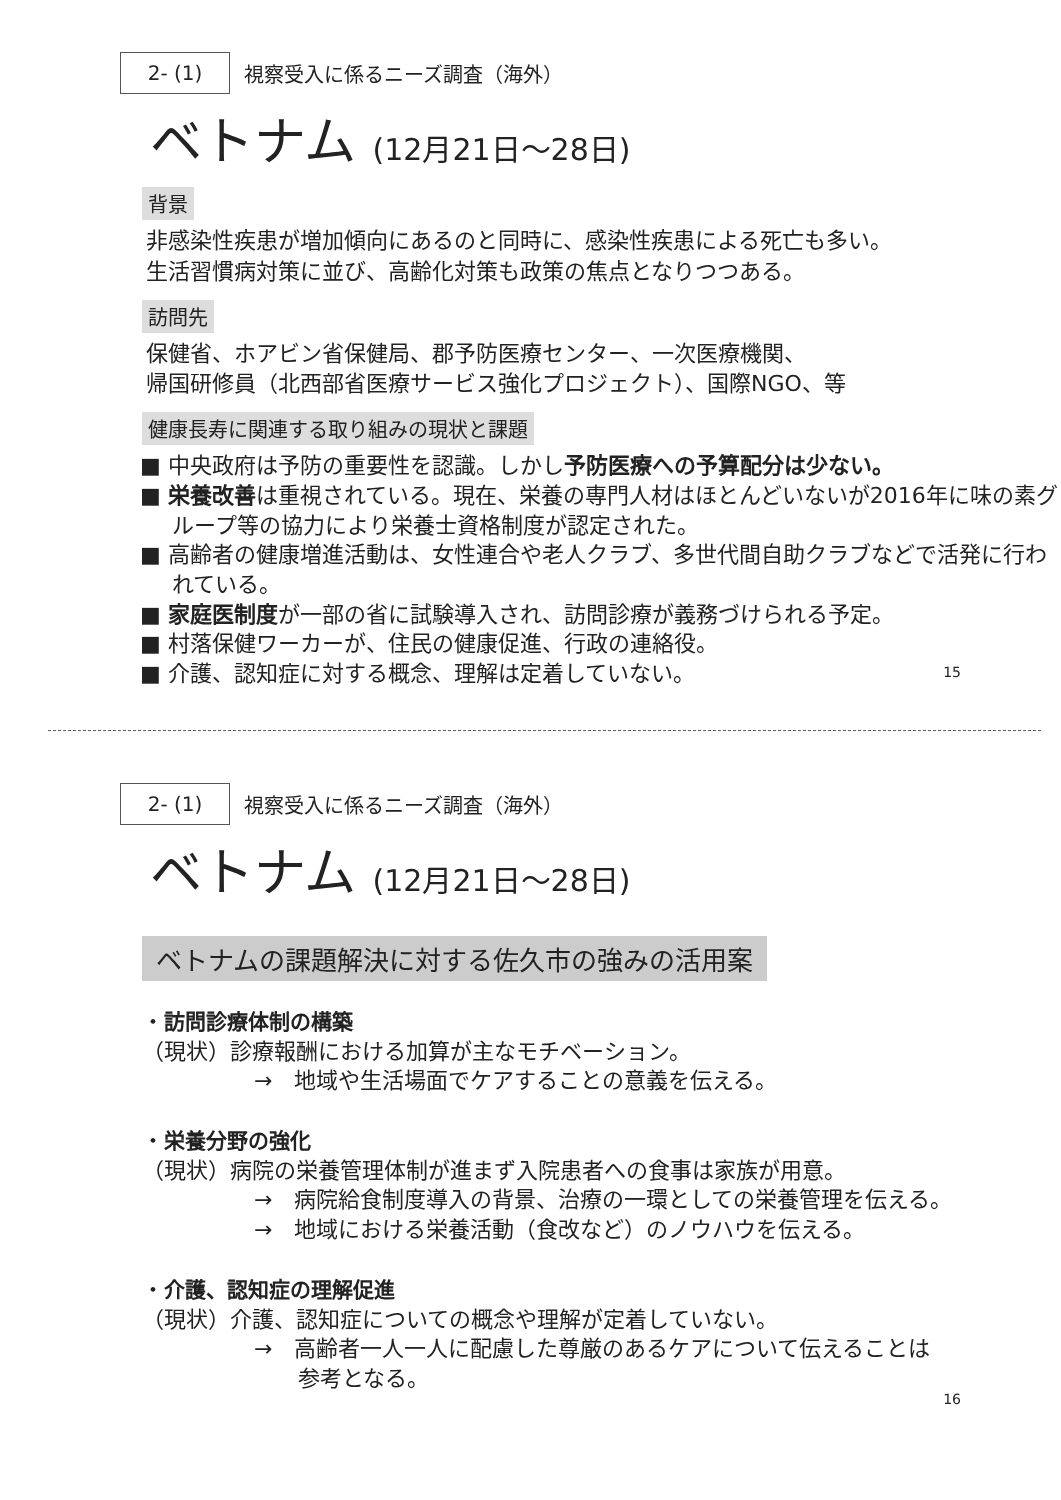2- (1)
視察受入に係るニーズ調査（海外）
ベトナム (12月21日～28日)
背景
非感染性疾患が増加傾向にあるのと同時に、感染性疾患による死亡も多い。
生活習慣病対策に並び、高齢化対策も政策の焦点となりつつある。
訪問先
保健省、ホアビン省保健局、郡予防医療センター、一次医療機関、
帰国研修員（北西部省医療サービス強化プロジェクト）、国際NGO、等
健康長寿に関連する取り組みの現状と課題
■ 中央政府は予防の重要性を認識。しかし予防医療への予算配分は少ない。
■ 栄養改善は重視されている。現在、栄養の専門人材はほとんどいないが2016年に味の素グループ等の協力により栄養士資格制度が認定された。
■ 高齢者の健康増進活動は、女性連合や老人クラブ、多世代間自助クラブなどで活発に行われている。
■ 家庭医制度が一部の省に試験導入され、訪問診療が義務づけられる予定。
■ 村落保健ワーカーが、住民の健康促進、行政の連絡役。
■ 介護、認知症に対する概念、理解は定着していない。
15
2- (1)
視察受入に係るニーズ調査（海外）
ベトナム (12月21日～28日)
ベトナムの課題解決に対する佐久市の強みの活用案
・訪問診療体制の構築
（現状）診療報酬における加算が主なモチベーション。
→　地域や生活場面でケアすることの意義を伝える。
・栄養分野の強化
（現状）病院の栄養管理体制が進まず入院患者への食事は家族が用意。
→　病院給食制度導入の背景、治療の一環としての栄養管理を伝える。
→　地域における栄養活動（食改など）のノウハウを伝える。
・介護、認知症の理解促進
（現状）介護、認知症についての概念や理解が定着していない。
→　高齢者一人一人に配慮した尊厳のあるケアについて伝えることは
　　参考となる。
16